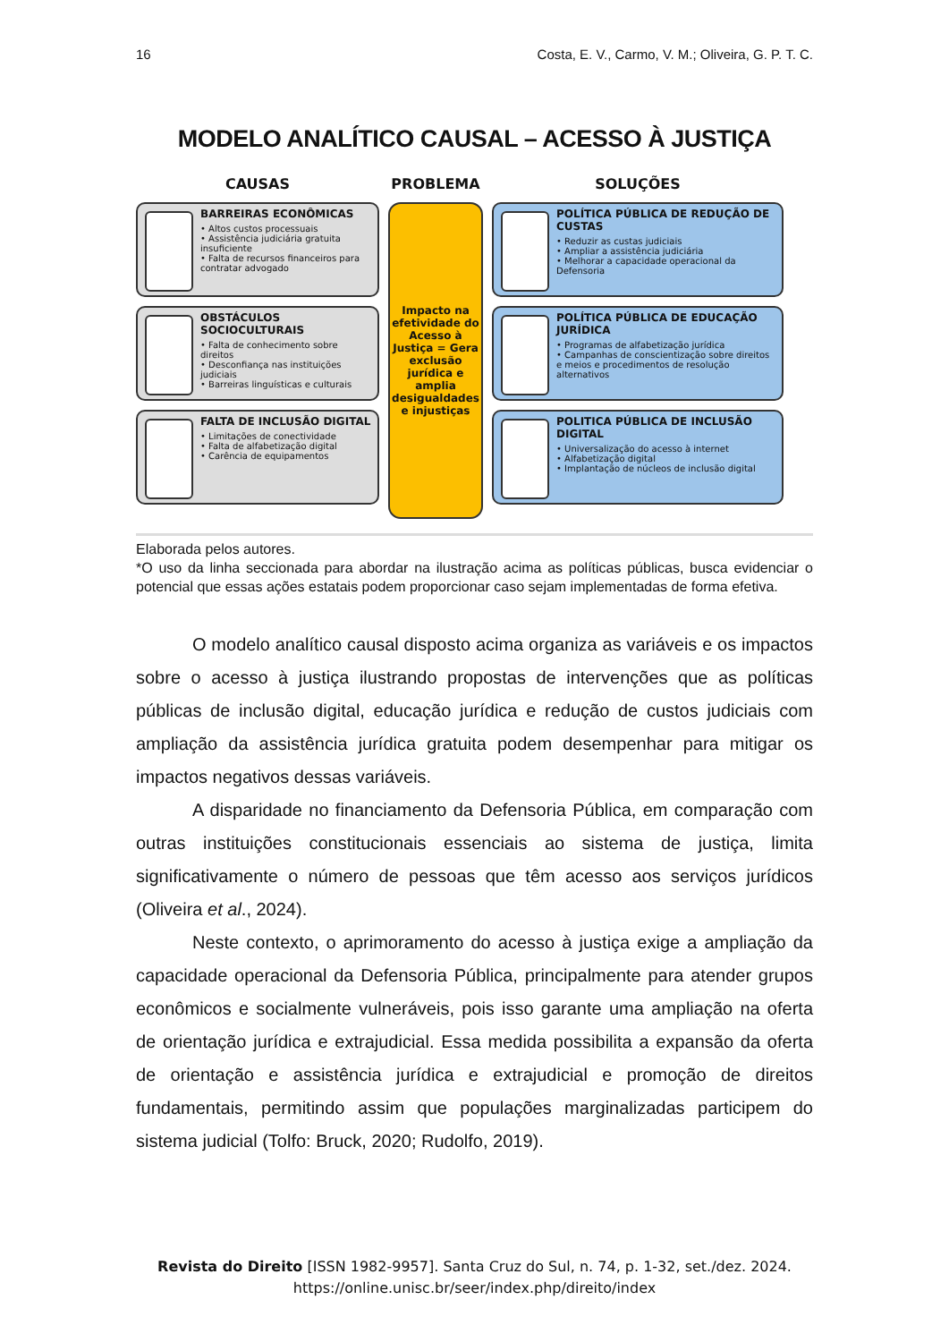16 Costa, E. V., Carmo, V. M.; Oliveira, G. P. T. C.
MODELO ANALÍTICO CAUSAL – ACESSO À JUSTIÇA
CAUSAS
BARREIRAS ECONÔMICAS
• Altos custos processuais
• Assistência judiciária gratuita insuficiente
• Falta de recursos financeiros para contratar advogado
OBSTÁCULOS SOCIOCULTURAIS
• Falta de conhecimento sobre direitos
• Desconfiança nas instituições judiciais
• Barreiras linguísticas e culturais
FALTA DE INCLUSÃO DIGITAL
• Limitações de conectividade
• Falta de alfabetização digital
• Carência de equipamentos
PROBLEMA
Impacto na efetividade do Acesso à Justiça = Gera exclusão jurídica e amplia desigualdades e injustiças
SOLUÇÕES
POLÍTICA PÚBLICA DE REDUÇÃO DE CUSTAS
• Reduzir as custas judiciais
• Ampliar a assistência judiciária
• Melhorar a capacidade operacional da Defensoria
POLÍTICA PÚBLICA DE EDUCAÇÃO JURÍDICA
• Programas de alfabetização jurídica
• Campanhas de conscientização sobre direitos e meios e procedimentos de resolução alternativos
POLITICA PÚBLICA DE INCLUSÃO DIGITAL
• Universalização do acesso à internet
• Alfabetização digital
• Implantação de núcleos de inclusão digital
Elaborada pelos autores.
*O uso da linha seccionada para abordar na ilustração acima as políticas públicas, busca evidenciar o potencial que essas ações estatais podem proporcionar caso sejam implementadas de forma efetiva.
O modelo analítico causal disposto acima organiza as variáveis e os impactos sobre o acesso à justiça ilustrando propostas de intervenções que as políticas públicas de inclusão digital, educação jurídica e redução de custos judiciais com ampliação da assistência jurídica gratuita podem desempenhar para mitigar os impactos negativos dessas variáveis.
A disparidade no financiamento da Defensoria Pública, em comparação com outras instituições constitucionais essenciais ao sistema de justiça, limita significativamente o número de pessoas que têm acesso aos serviços jurídicos (Oliveira et al., 2024).
Neste contexto, o aprimoramento do acesso à justiça exige a ampliação da capacidade operacional da Defensoria Pública, principalmente para atender grupos econômicos e socialmente vulneráveis, pois isso garante uma ampliação na oferta de orientação jurídica e extrajudicial. Essa medida possibilita a expansão da oferta de orientação e assistência jurídica e extrajudicial e promoção de direitos fundamentais, permitindo assim que populações marginalizadas participem do sistema judicial (Tolfo: Bruck, 2020; Rudolfo, 2019).
Revista do Direito [ISSN 1982-9957]. Santa Cruz do Sul, n. 74, p. 1-32, set./dez. 2024.
https://online.unisc.br/seer/index.php/direito/index